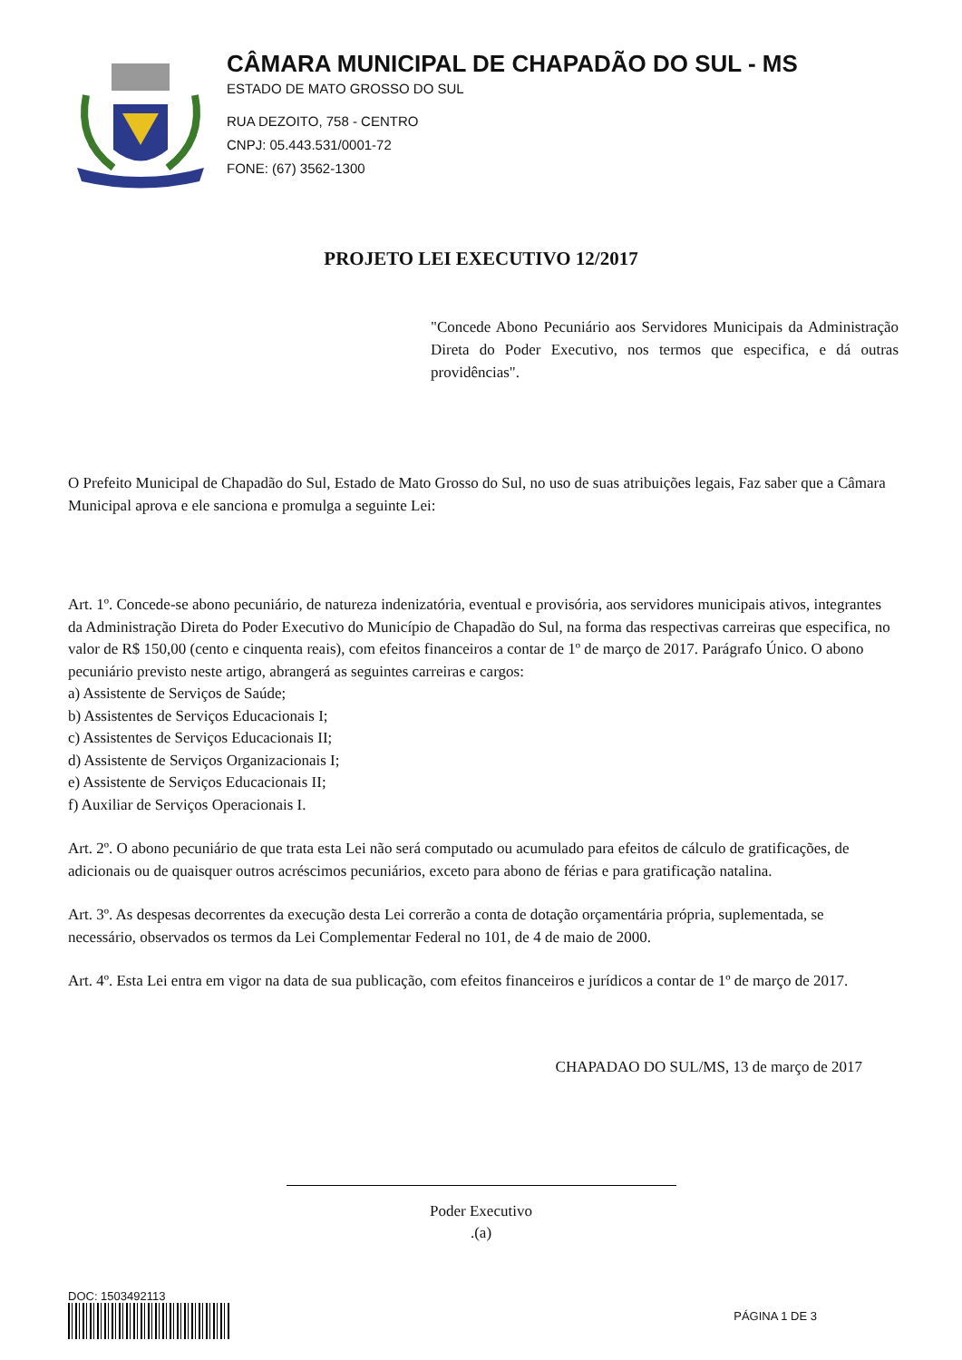CÂMARA MUNICIPAL DE CHAPADÃO DO SUL - MS
ESTADO DE MATO GROSSO DO SUL
RUA DEZOITO, 758 - CENTRO
CNPJ: 05.443.531/0001-72
FONE: (67) 3562-1300
PROJETO LEI EXECUTIVO 12/2017
"Concede Abono Pecuniário aos Servidores Municipais da Administração Direta do Poder Executivo, nos termos que especifica, e dá outras providências".
O Prefeito Municipal de Chapadão do Sul, Estado de Mato Grosso do Sul, no uso de suas atribuições legais, Faz saber que a Câmara Municipal aprova e ele sanciona e promulga a seguinte Lei:
Art. 1º. Concede-se abono pecuniário, de natureza indenizatória, eventual e provisória, aos servidores municipais ativos, integrantes da Administração Direta do Poder Executivo do Município de Chapadão do Sul, na forma das respectivas carreiras que especifica, no valor de R$ 150,00 (cento e cinquenta reais), com efeitos financeiros a contar de 1º de março de 2017. Parágrafo Único. O abono pecuniário previsto neste artigo, abrangerá as seguintes carreiras e cargos:
a) Assistente de Serviços de Saúde;
b) Assistentes de Serviços Educacionais I;
c) Assistentes de Serviços Educacionais II;
d) Assistente de Serviços Organizacionais I;
e) Assistente de Serviços Educacionais II;
f) Auxiliar de Serviços Operacionais I.
Art. 2º. O abono pecuniário de que trata esta Lei não será computado ou acumulado para efeitos de cálculo de gratificações, de adicionais ou de quaisquer outros acréscimos pecuniários, exceto para abono de férias e para gratificação natalina.
Art. 3º. As despesas decorrentes da execução desta Lei correrão a conta de dotação orçamentária própria, suplementada, se necessário, observados os termos da Lei Complementar Federal no 101, de 4 de maio de 2000.
Art. 4º. Esta Lei entra em vigor na data de sua publicação, com efeitos financeiros e jurídicos a contar de 1º de março de 2017.
CHAPADAO DO SUL/MS, 13 de março de 2017
Poder Executivo
.(a)
DOC: 1503492113
PÁGINA 1 DE 3